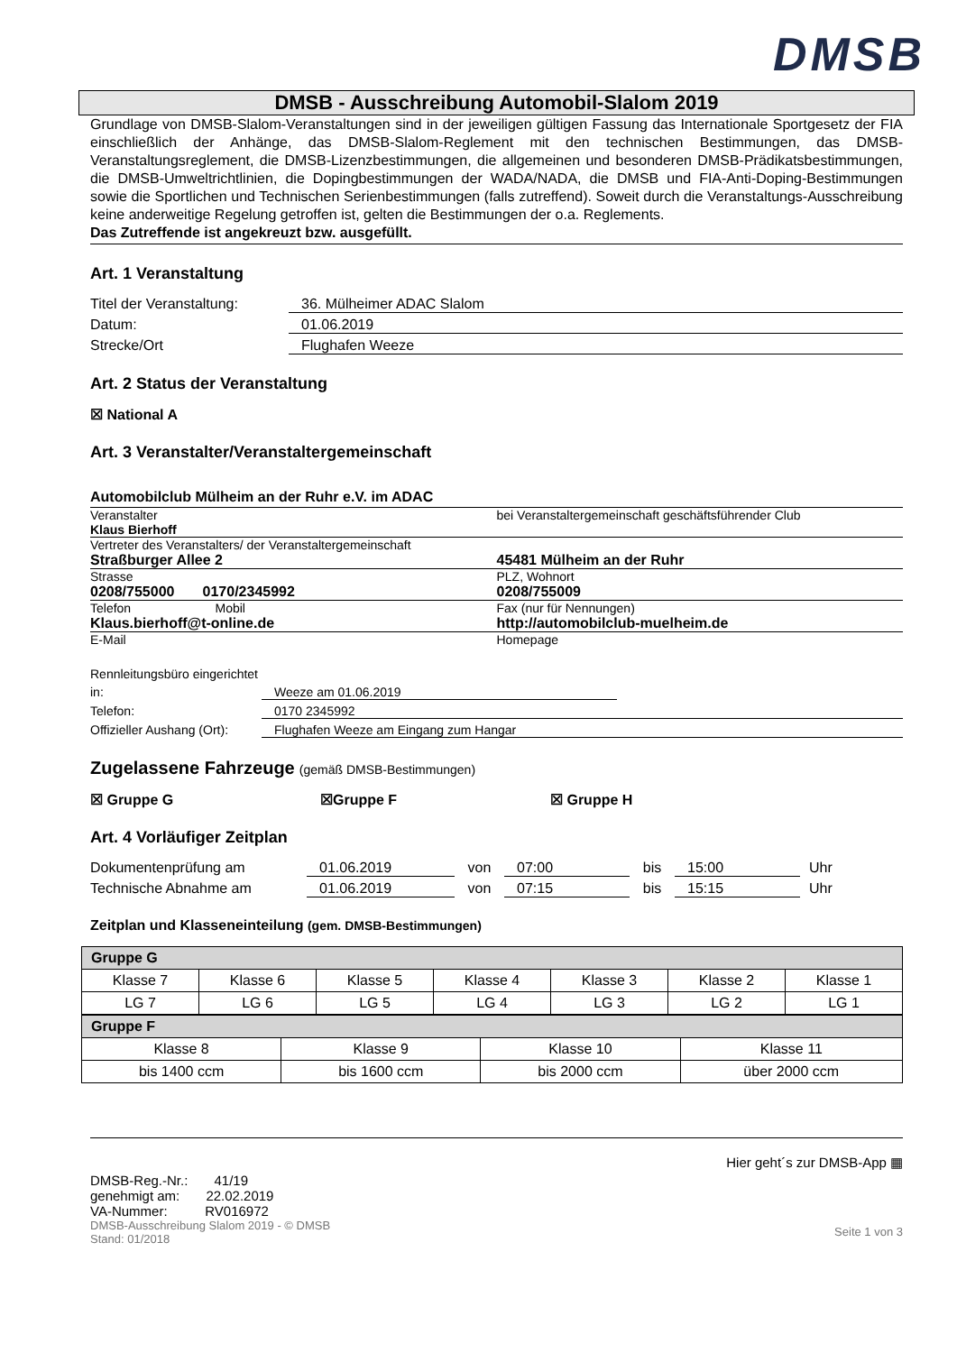DMSB
DMSB - Ausschreibung Automobil-Slalom 2019
Grundlage von DMSB-Slalom-Veranstaltungen sind in der jeweiligen gültigen Fassung das Internationale Sportgesetz der FIA einschließlich der Anhänge, das DMSB-Slalom-Reglement mit den technischen Bestimmungen, das DMSB-Veranstaltungsreglement, die DMSB-Lizenzbestimmungen, die allgemeinen und besonderen DMSB-Prädikatsbestimmungen, die DMSB-Umweltrichtlinien, die Dopingbestimmungen der WADA/NADA, die DMSB und FIA-Anti-Doping-Bestimmungen sowie die Sportlichen und Technischen Serienbestimmungen (falls zutreffend). Soweit durch die Veranstaltungs-Ausschreibung keine anderweitige Regelung getroffen ist, gelten die Bestimmungen der o.a. Reglements.
Das Zutreffende ist angekreuzt bzw. ausgefüllt.
Art. 1 Veranstaltung
Titel der Veranstaltung: 36. Mülheimer ADAC Slalom
Datum: 01.06.2019
Strecke/Ort Flughafen Weeze
Art. 2 Status der Veranstaltung
☒ National A
Art. 3 Veranstalter/Veranstaltergemeinschaft
Automobilclub Mülheim an der Ruhr e.V. im ADAC
Veranstalter
Klaus Bierhoff
bei Veranstaltergemeinschaft geschäftsführender Club
Vertreter des Veranstalters/ der Veranstaltergemeinschaft
Straßburger Allee 2 45481 Mülheim an der Ruhr
Strasse PLZ, Wohnort
0208/755000 0170/2345992 0208/755009
Telefon Mobil
Fax (nur für Nennungen)
Klaus.bierhoff@t-online.de http://automobilclub-muelheim.de
E-Mail Homepage
Rennleitungsbüro eingerichtet
in: Weeze am 01.06.2019
Telefon: 0170 2345992
Offizieller Aushang (Ort): Flughafen Weeze am Eingang zum Hangar
Zugelassene Fahrzeuge (gemäß DMSB-Bestimmungen)
☒ Gruppe G ☒Gruppe F ☒ Gruppe H
Art. 4 Vorläufiger Zeitplan
Dokumentenprüfung am 01.06.2019 von 07:00 bis 15:00 Uhr
Technische Abnahme am 01.06.2019 von 07:15 bis 15:15 Uhr
Zeitplan und Klasseneinteilung (gem. DMSB-Bestimmungen)
| Gruppe G | | | | | | |
| Klasse 7 | Klasse 6 | Klasse 5 | Klasse 4 | Klasse 3 | Klasse 2 | Klasse 1 |
| LG 7 | LG 6 | LG 5 | LG 4 | LG 3 | LG 2 | LG 1 |
| Gruppe F | | | |
| Klasse 8 | Klasse 9 | Klasse 10 | Klasse 11 |
| bis 1400 ccm | bis 1600 ccm | bis 2000 ccm | über 2000 ccm |
DMSB-Reg.-Nr.: 41/19
genehmigt am: 22.02.2019
VA-Nummer: RV016972
DMSB-Ausschreibung Slalom 2019 - © DMSB
Stand: 01/2018
Hier geht´s zur DMSB-App ▦
Seite 1 von 3